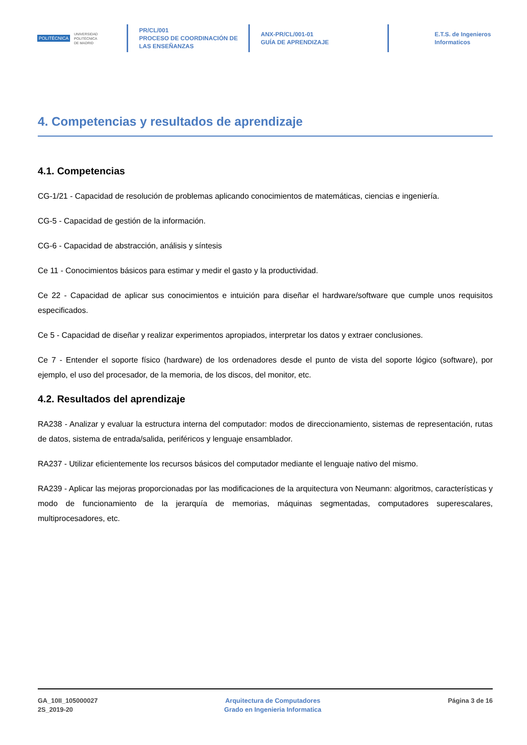POLITÉCNICA
UNIVERSIDAD
POLITÉCNICA
DE MADRID
PR/CL/001
PROCESO DE COORDINACIÓN DE
LAS ENSEÑANZAS
ANX-PR/CL/001-01
GUÍA DE APRENDIZAJE
E.T.S. de Ingenieros
Informaticos
4. Competencias y resultados de aprendizaje
4.1. Competencias
CG-1/21 - Capacidad de resolución de problemas aplicando conocimientos de matemáticas, ciencias e ingeniería.
CG-5 - Capacidad de gestión de la información.
CG-6 - Capacidad de abstracción, análisis y síntesis
Ce 11 - Conocimientos básicos para estimar y medir el gasto y la productividad.
Ce 22 - Capacidad de aplicar sus conocimientos e intuición para diseñar el hardware/software que cumple unos requisitos especificados.
Ce 5 - Capacidad de diseñar y realizar experimentos apropiados, interpretar los datos y extraer conclusiones.
Ce 7 - Entender el soporte físico (hardware) de los ordenadores desde el punto de vista del soporte lógico (software), por ejemplo, el uso del procesador, de la memoria, de los discos, del monitor, etc.
4.2. Resultados del aprendizaje
RA238 - Analizar y evaluar la estructura interna del computador: modos de direccionamiento, sistemas de representación, rutas de datos, sistema de entrada/salida, periféricos y lenguaje ensamblador.
RA237 - Utilizar eficientemente los recursos básicos del computador mediante el lenguaje nativo del mismo.
RA239 - Aplicar las mejoras proporcionadas por las modificaciones de la arquitectura von Neumann: algoritmos, características y modo de funcionamiento de la jerarquía de memorias, máquinas segmentadas, computadores superescalares, multiprocesadores, etc.
GA_10II_105000027
2S_2019-20
Arquitectura de Computadores
Grado en Ingenieria Informatica
Página 3 de 16